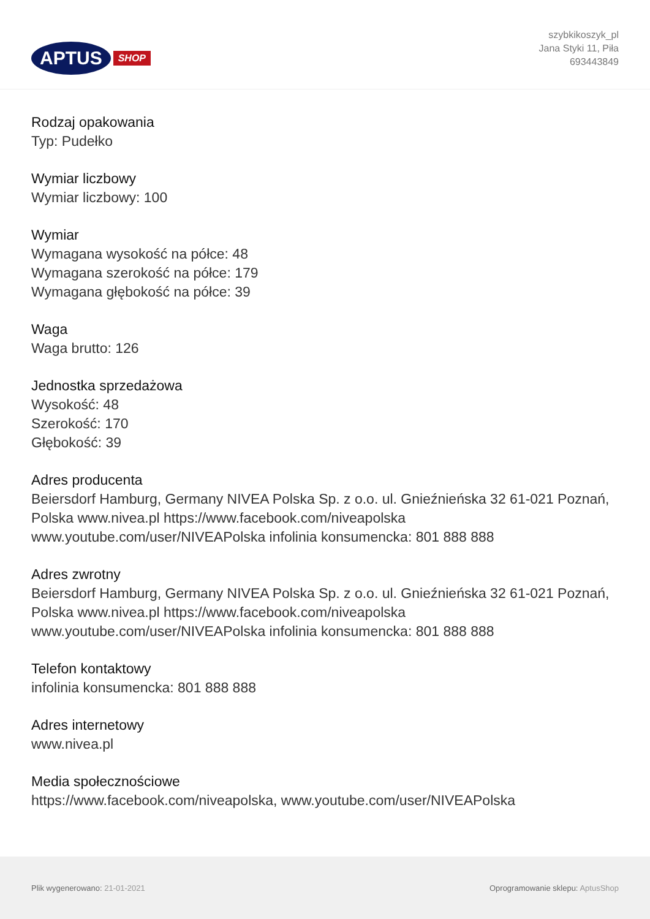APTUS SHOP
szybkikoszyk_pl
Jana Styki 11, Piła
693443849
Rodzaj opakowania
Typ: Pudełko
Wymiar liczbowy
Wymiar liczbowy: 100
Wymiar
Wymagana wysokość na półce: 48
Wymagana szerokość na półce: 179
Wymagana głębokość na półce: 39
Waga
Waga brutto: 126
Jednostka sprzedażowa
Wysokość: 48
Szerokość: 170
Głębokość: 39
Adres producenta
Beiersdorf Hamburg, Germany NIVEA Polska Sp. z o.o. ul. Gnieźnieńska 32 61-021 Poznań, Polska www.nivea.pl https://www.facebook.com/niveapolska www.youtube.com/user/NIVEAPolska infolinia konsumencka: 801 888 888
Adres zwrotny
Beiersdorf Hamburg, Germany NIVEA Polska Sp. z o.o. ul. Gnieźnieńska 32 61-021 Poznań, Polska www.nivea.pl https://www.facebook.com/niveapolska www.youtube.com/user/NIVEAPolska infolinia konsumencka: 801 888 888
Telefon kontaktowy
infolinia konsumencka: 801 888 888
Adres internetowy
www.nivea.pl
Media społecznościowe
https://www.facebook.com/niveapolska, www.youtube.com/user/NIVEAPolska
Plik wygenerowano: 21-01-2021
Oprogramowanie sklepu: AptusShop